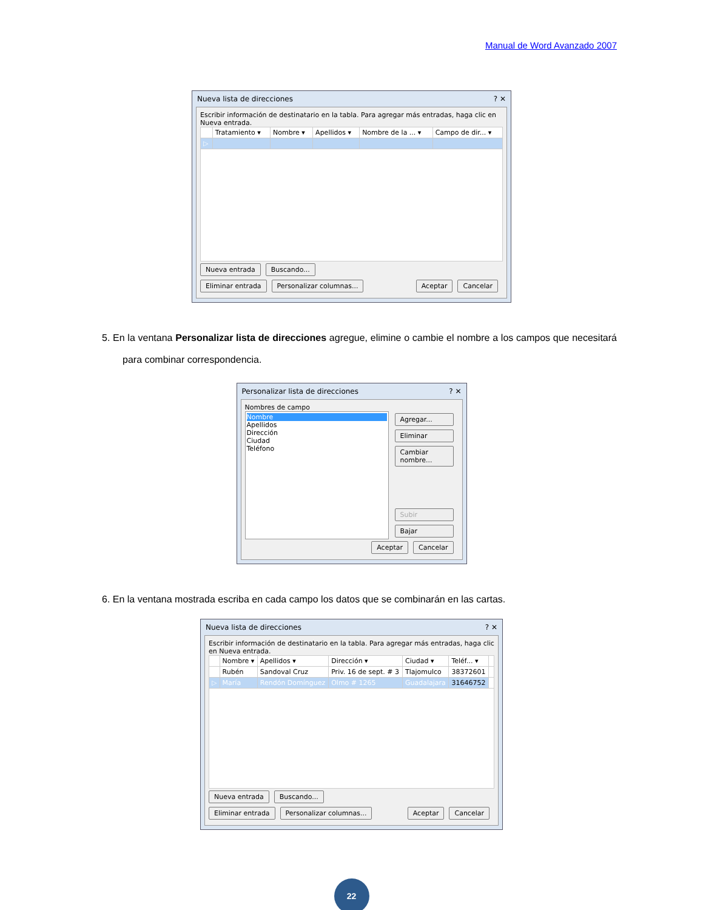Manual de Word Avanzado 2007
Nueva lista de direcciones? ✕
Escribir información de destinatario en la tabla. Para agregar más entradas, haga clic en Nueva entrada.
| | Tratamiento ▾ | Nombre ▾ | Apellidos ▾ | Nombre de la ... ▾ | Campo de dir... ▾ |
| --- | --- | --- | --- | --- | --- |
| ▷ | | | | | |
Nueva entrada Buscando...
Eliminar entrada Personalizar columnas... Aceptar Cancelar
5. En la ventana Personalizar lista de direcciones agregue, elimine o cambie el nombre a los campos que necesitará para combinar correspondencia.
Personalizar lista de direcciones? ✕
Nombres de campo
Nombre
Apellidos
Dirección
Ciudad
Teléfono
Agregar...
Eliminar
Cambiar nombre...
Subir
Bajar
Aceptar Cancelar
6. En la ventana mostrada escriba en cada campo los datos que se combinarán en las cartas.
Nueva lista de direcciones? ✕
Escribir información de destinatario en la tabla. Para agregar más entradas, haga clic en Nueva entrada.
| | Nombre ▾ | Apellidos ▾ | Dirección ▾ | Ciudad ▾ | Teléf... ▾ | |
| --- | --- | --- | --- | --- | --- | --- |
| | Rubén | Sandoval Cruz | Priv. 16 de sept. # 3 | Tlajomulco | 38372601 | |
| ▷ | María | Rendón Domínguez | Olmo # 1265 | Guadalajara | 31646752 | |
Nueva entrada Buscando...
Eliminar entrada Personalizar columnas... Aceptar Cancelar
22